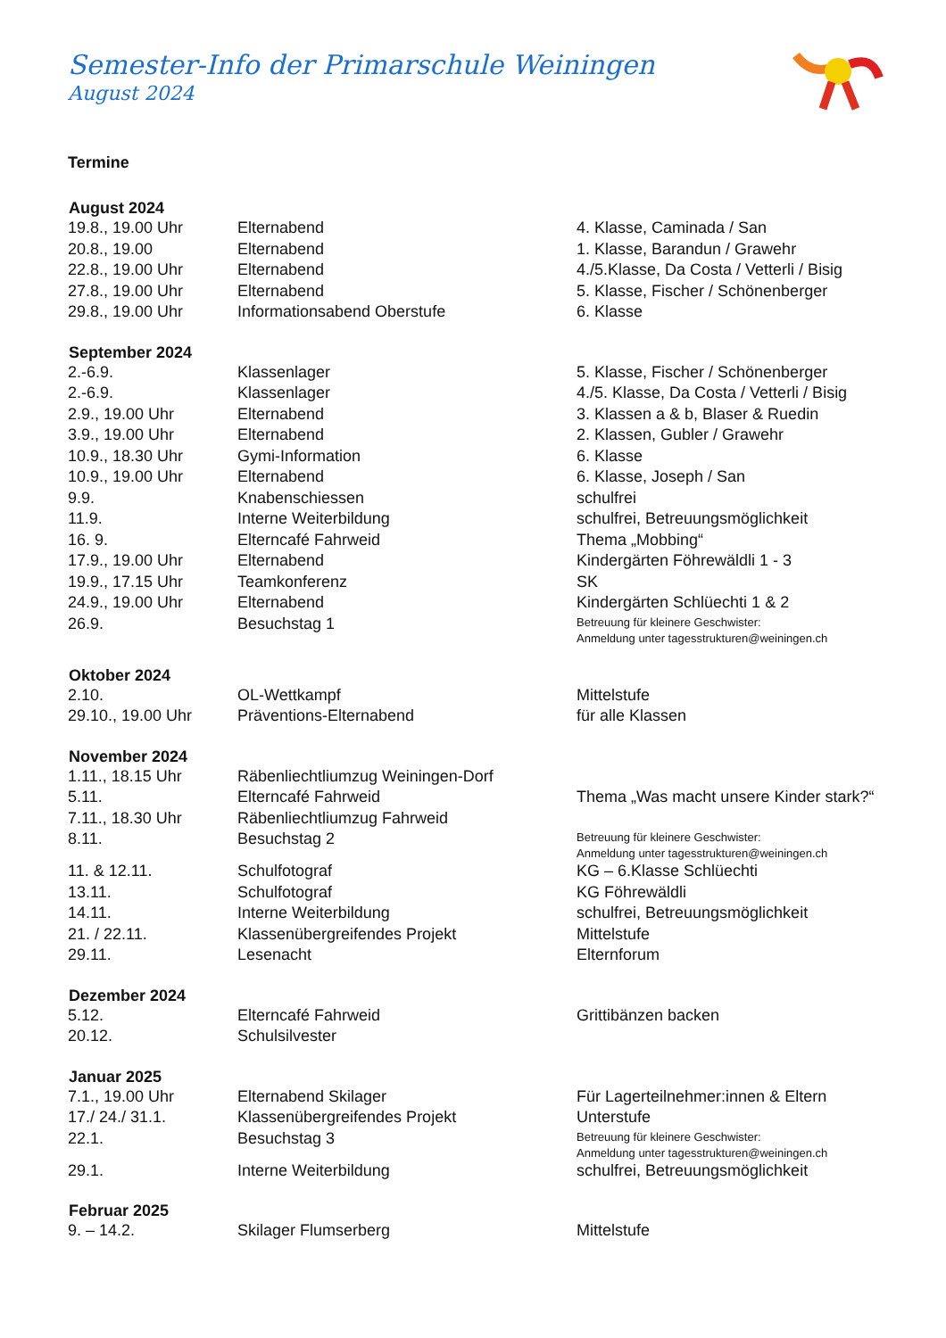Semester-Info der Primarschule Weiningen
August 2024
Termine
| August 2024 | | |
| --- | --- | --- |
| 19.8., 19.00 Uhr | Elternabend | 4. Klasse, Caminada / San |
| 20.8., 19.00 | Elternabend | 1. Klasse, Barandun / Grawehr |
| 22.8., 19.00 Uhr | Elternabend | 4./5.Klasse, Da Costa / Vetterli / Bisig |
| 27.8., 19.00 Uhr | Elternabend | 5. Klasse, Fischer / Schönenberger |
| 29.8., 19.00 Uhr | Informationsabend Oberstufe | 6. Klasse |
| September 2024 | | |
| 2.-6.9. | Klassenlager | 5. Klasse, Fischer / Schönenberger |
| 2.-6.9. | Klassenlager | 4./5. Klasse, Da Costa / Vetterli / Bisig |
| 2.9., 19.00 Uhr | Elternabend | 3. Klassen a & b, Blaser & Ruedin |
| 3.9., 19.00 Uhr | Elternabend | 2. Klassen, Gubler / Grawehr |
| 10.9., 18.30 Uhr | Gymi-Information | 6. Klasse |
| 10.9., 19.00 Uhr | Elternabend | 6. Klasse, Joseph / San |
| 9.9. | Knabenschiessen | schulfrei |
| 11.9. | Interne Weiterbildung | schulfrei, Betreuungsmöglichkeit |
| 16. 9. | Elterncafé Fahrweid | Thema „Mobbing“ |
| 17.9., 19.00 Uhr | Elternabend | Kindergärten Föhrewäldli 1 - 3 |
| 19.9., 17.15 Uhr | Teamkonferenz | SK |
| 24.9., 19.00 Uhr | Elternabend | Kindergärten Schlüechti 1 & 2 |
| 26.9. | Besuchstag 1 | Betreuung für kleinere Geschwister: Anmeldung unter tagesstrukturen@weiningen.ch |
| Oktober 2024 | | |
| 2.10. | OL-Wettkampf | Mittelstufe |
| 29.10., 19.00 Uhr | Präventions-Elternabend | für alle Klassen |
| November 2024 | | |
| 1.11., 18.15 Uhr | Räbenliechtliumzug Weiningen-Dorf | |
| 5.11. | Elterncafé Fahrweid | Thema „Was macht unsere Kinder stark?“ |
| 7.11., 18.30 Uhr | Räbenliechtliumzug Fahrweid | |
| 8.11. | Besuchstag 2 | Betreuung für kleinere Geschwister: Anmeldung unter tagesstrukturen@weiningen.ch |
| 11. & 12.11. | Schulfotograf | KG – 6.Klasse Schlüechti |
| 13.11. | Schulfotograf | KG Föhrewäldli |
| 14.11. | Interne Weiterbildung | schulfrei, Betreuungsmöglichkeit |
| 21. / 22.11. | Klassenübergreifendes Projekt | Mittelstufe |
| 29.11. | Lesenacht | Elternforum |
| Dezember 2024 | | |
| 5.12. | Elterncafé Fahrweid | Grittibänzen backen |
| 20.12. | Schulsilvester | |
| Januar 2025 | | |
| 7.1., 19.00 Uhr | Elternabend Skilager | Für Lagerteilnehmer:innen & Eltern |
| 17./ 24./ 31.1. | Klassenübergreifendes Projekt | Unterstufe |
| 22.1. | Besuchstag 3 | Betreuung für kleinere Geschwister: Anmeldung unter tagesstrukturen@weiningen.ch |
| 29.1. | Interne Weiterbildung | schulfrei, Betreuungsmöglichkeit |
| Februar 2025 | | |
| 9. – 14.2. | Skilager Flumserberg | Mittelstufe |